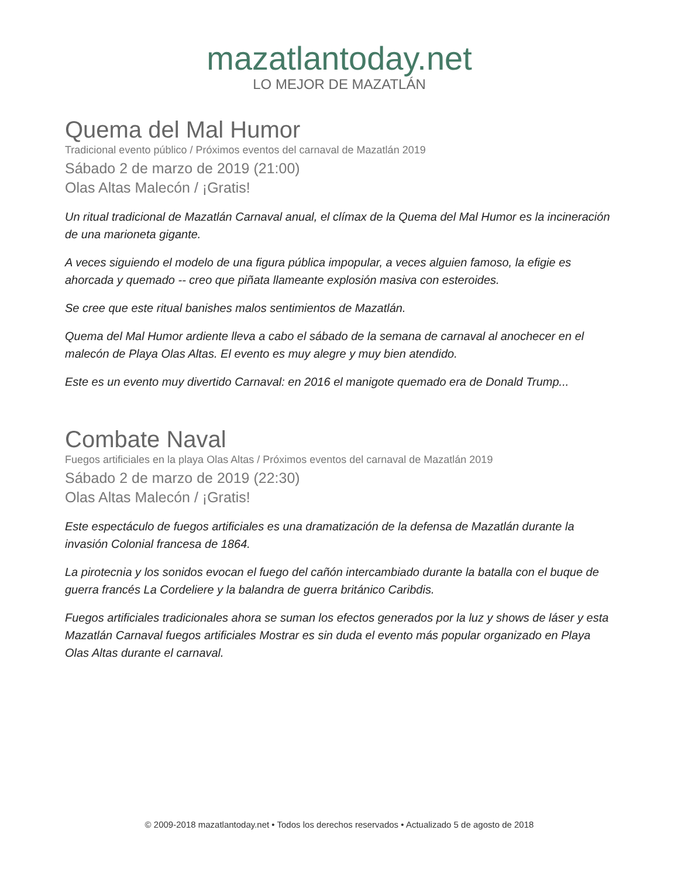mazatlantoday.net
LO MEJOR DE MAZATLÁN
Quema del Mal Humor
Tradicional evento público / Próximos eventos del carnaval de Mazatlán 2019
Sábado 2 de marzo de 2019 (21:00)
Olas Altas Malecón / ¡Gratis!
Un ritual tradicional de Mazatlán Carnaval anual, el clímax de la Quema del Mal Humor es la incineración de una marioneta gigante.
A veces siguiendo el modelo de una figura pública impopular, a veces alguien famoso, la efigie es ahorcada y quemado -- creo que piñata llameante explosión masiva con esteroides.
Se cree que este ritual banishes malos sentimientos de Mazatlán.
Quema del Mal Humor ardiente lleva a cabo el sábado de la semana de carnaval al anochecer en el malecón de Playa Olas Altas. El evento es muy alegre y muy bien atendido.
Este es un evento muy divertido Carnaval: en 2016 el manigote quemado era de Donald Trump...
Combate Naval
Fuegos artificiales en la playa Olas Altas / Próximos eventos del carnaval de Mazatlán 2019
Sábado 2 de marzo de 2019 (22:30)
Olas Altas Malecón / ¡Gratis!
Este espectáculo de fuegos artificiales es una dramatización de la defensa de Mazatlán durante la invasión Colonial francesa de 1864.
La pirotecnia y los sonidos evocan el fuego del cañón intercambiado durante la batalla con el buque de guerra francés La Cordeliere y la balandra de guerra británico Caribdis.
Fuegos artificiales tradicionales ahora se suman los efectos generados por la luz y shows de láser y esta Mazatlán Carnaval fuegos artificiales Mostrar es sin duda el evento más popular organizado en Playa Olas Altas durante el carnaval.
© 2009-2018 mazatlantoday.net • Todos los derechos reservados • Actualizado 5 de agosto de 2018